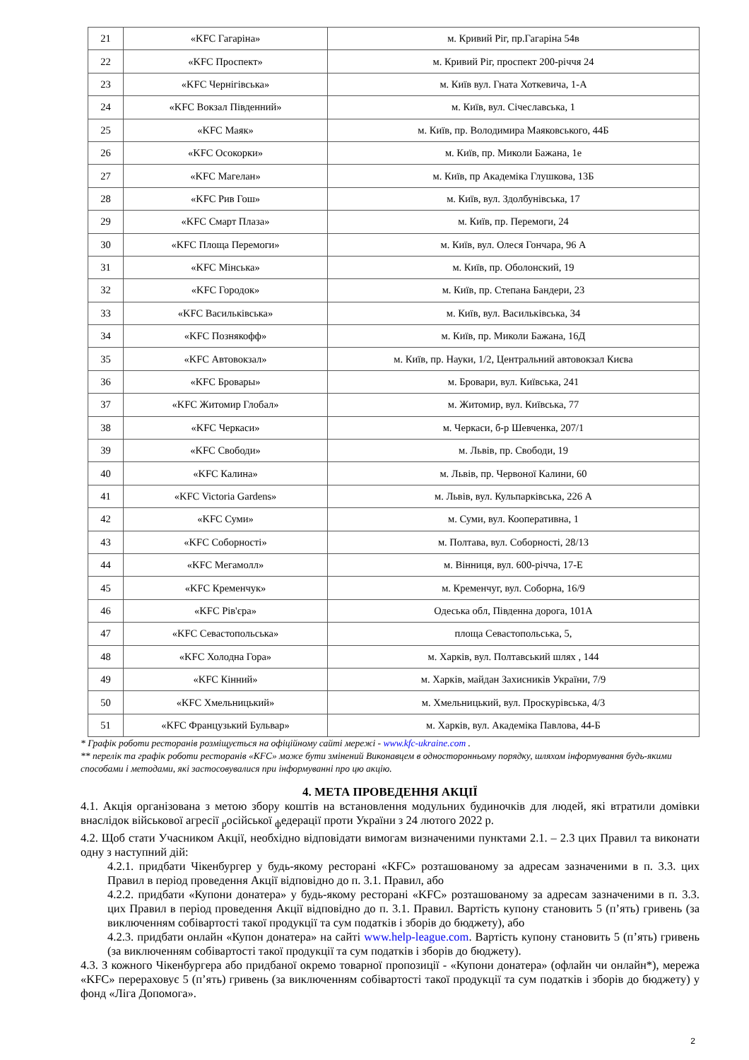| 21 | «KFC Гагаріна» | м. Кривий Ріг, пр.Гагаріна 54в |
| 22 | «KFC Проспект» | м. Кривий Ріг, проспект 200-річчя 24 |
| 23 | «KFC Чернігівська» | м. Київ вул. Гната Хоткевича, 1-А |
| 24 | «KFC Вокзал Південний» | м. Київ, вул. Січеславська, 1 |
| 25 | «KFC Маяк» | м. Київ, пр. Володимира Маяковського, 44Б |
| 26 | «KFC Осокорки» | м. Київ, пр. Миколи Бажана, 1е |
| 27 | «KFC Магелан» | м. Київ, пр Академіка Глушкова, 13Б |
| 28 | «KFC Рив Гош» | м. Київ, вул. Здолбунівська, 17 |
| 29 | «KFC Смарт Плаза» | м. Київ, пр. Перемоги, 24 |
| 30 | «KFC Площа Перемоги» | м. Київ, вул. Олеся Гончара, 96 А |
| 31 | «KFC Мінська» | м. Київ, пр. Оболонский, 19 |
| 32 | «KFC Городок» | м. Київ, пр. Степана Бандери, 23 |
| 33 | «KFC Васильківська» | м. Київ, вул. Васильківська, 34 |
| 34 | «KFC Познякофф» | м. Київ, пр. Миколи Бажана, 16Д |
| 35 | «KFC Автовокзал» | м. Київ, пр. Науки, 1/2, Центральний автовокзал Києва |
| 36 | «KFC Бровары» | м. Бровари, вул. Київська, 241 |
| 37 | «KFC Житомир Глобал» | м. Житомир, вул. Київська, 77 |
| 38 | «KFC Черкаси» | м. Черкаси, б-р Шевченка, 207/1 |
| 39 | «KFC Свободи» | м. Львів, пр. Свободи, 19 |
| 40 | «KFC Калина» | м. Львів, пр. Червоної Калини, 60 |
| 41 | «KFC Victoria Gardens» | м. Львів, вул. Кульпарківська, 226 А |
| 42 | «KFC Суми» | м. Суми, вул. Кооперативна, 1 |
| 43 | «KFC Соборності» | м. Полтава, вул. Соборності, 28/13 |
| 44 | «KFC Мегамолл» | м. Вінниця, вул. 600-річча, 17-Е |
| 45 | «KFC Кременчук» | м. Кременчуг, вул. Соборна, 16/9 |
| 46 | «KFC Рів'єра» | Одеська обл, Південна дорога, 101А |
| 47 | «KFC Севастопольська» | площа Севастопольська, 5, |
| 48 | «KFC Холодна Гора» | м. Харків, вул. Полтавський шлях , 144 |
| 49 | «KFC Кінний» | м. Харків, майдан Захисників України, 7/9 |
| 50 | «KFC Хмельницький» | м. Хмельницький, вул. Проскурівська, 4/3 |
| 51 | «KFC Французький Бульвар» | м. Харків, вул. Академіка Павлова, 44-Б |
* Графік роботи ресторанів розміщується на офіційному сайті мережі - www.kfc-ukraine.com .
** перелік та графік роботи ресторанів «KFC» може бути змінений Виконавцем в односторонньому порядку, шляхом інформування будь-якими способами і методами, які застосовувалися при інформуванні про цю акцію.
4. МЕТА ПРОВЕДЕННЯ АКЦІЇ
4.1. Акція організована з метою збору коштів на встановлення модульних будиночків для людей, які втратили домівки внаслідок військової агресії <sub>р</sub>осійської <sub>ф</sub>едерації проти України з 24 лютого 2022 р.
4.2. Щоб стати Учасником Акції, необхідно відповідати вимогам визначеними пунктами 2.1. – 2.3 цих Правил та виконати одну з наступний дій:
4.2.1. придбати Чікенбургер у будь-якому ресторані «KFC» розташованому за адресам зазначеними в п. 3.3. цих Правил в період проведення Акції відповідно до п. 3.1. Правил, або
4.2.2. придбати «Купони донатера» у будь-якому ресторані «KFC» розташованому за адресам зазначеними в п. 3.3. цих Правил в період проведення Акції відповідно до п. 3.1. Правил. Вартість купону становить 5 (п’ять) гривень (за виключенням собівартості такої продукції та сум податків і зборів до бюджету), або
4.2.3. придбати онлайн «Купон донатера» на сайті www.help-league.com. Вартість купону становить 5 (п’ять) гривень (за виключенням собівартості такої продукції та сум податків і зборів до бюджету).
4.3. З кожного Чікенбургера або придбаної окремо товарної пропозиції - «Купони донатера» (офлайн чи онлайн*), мережа «KFC» перераховує 5 (п’ять) гривень (за виключенням собівартості такої продукції та сум податків і зборів до бюджету) у фонд «Ліга Допомога».
2